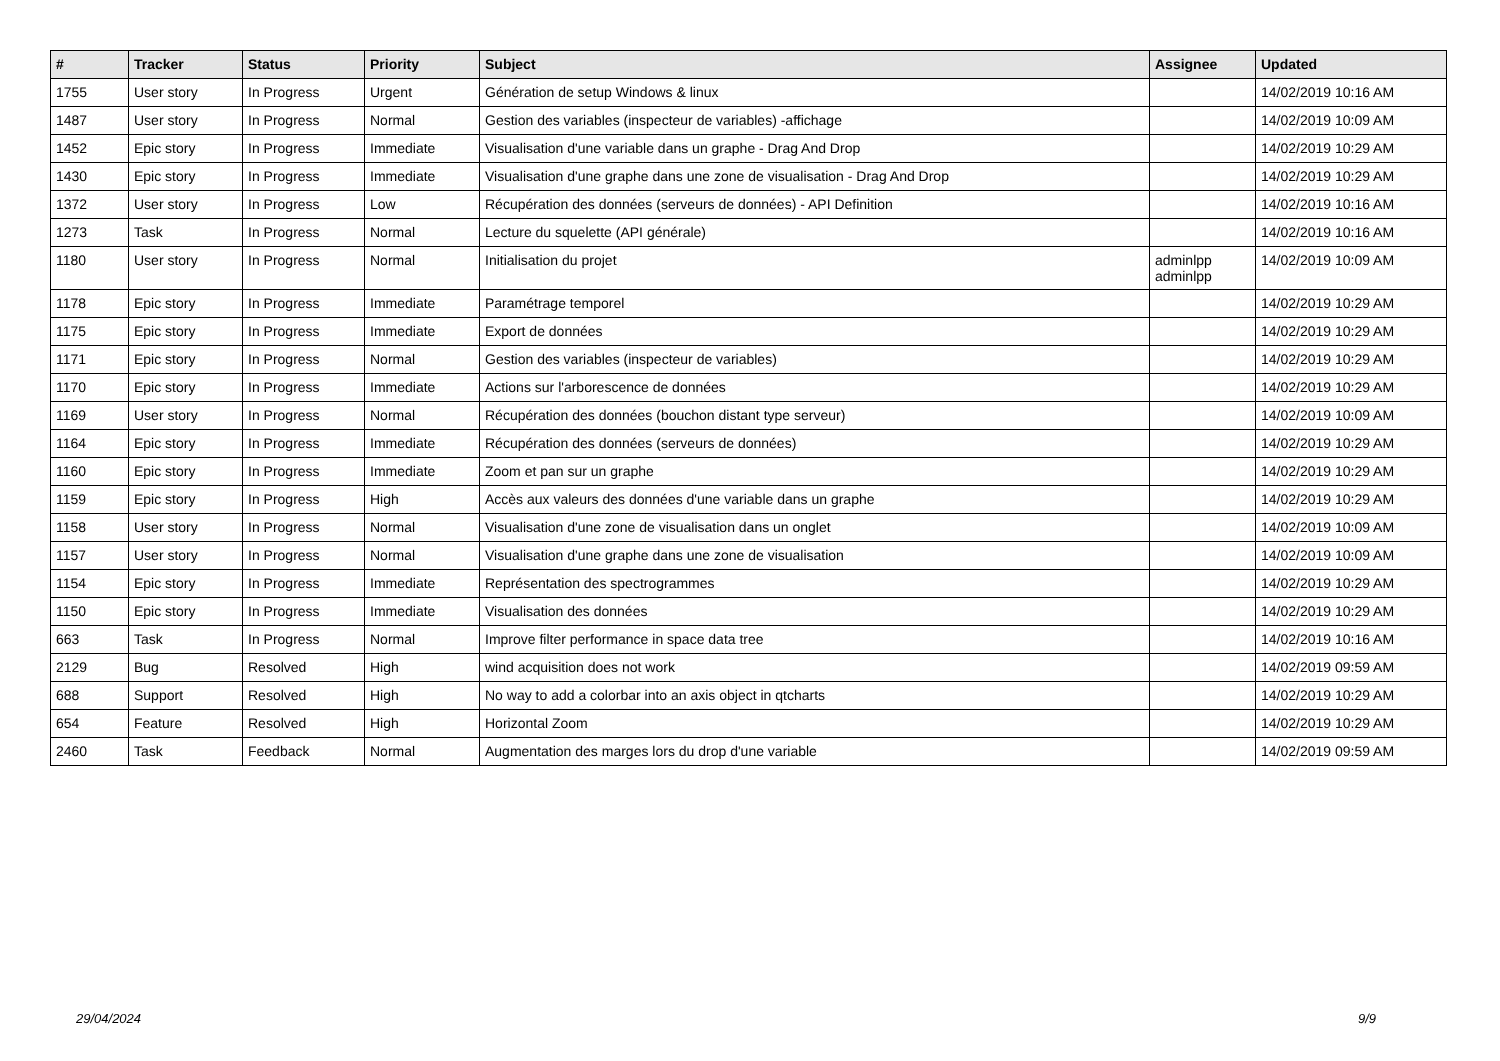| # | Tracker | Status | Priority | Subject | Assignee | Updated |
| --- | --- | --- | --- | --- | --- | --- |
| 1755 | User story | In Progress | Urgent | Génération de setup Windows & linux | | 14/02/2019 10:16 AM |
| 1487 | User story | In Progress | Normal | Gestion des variables (inspecteur de variables) -affichage | | 14/02/2019 10:09 AM |
| 1452 | Epic story | In Progress | Immediate | Visualisation d'une variable dans un graphe - Drag And Drop | | 14/02/2019 10:29 AM |
| 1430 | Epic story | In Progress | Immediate | Visualisation d'une graphe dans une zone de visualisation - Drag And Drop | | 14/02/2019 10:29 AM |
| 1372 | User story | In Progress | Low | Récupération des données (serveurs de données) - API Definition | | 14/02/2019 10:16 AM |
| 1273 | Task | In Progress | Normal | Lecture du squelette (API générale) | | 14/02/2019 10:16 AM |
| 1180 | User story | In Progress | Normal | Initialisation du projet | adminlpp adminlpp | 14/02/2019 10:09 AM |
| 1178 | Epic story | In Progress | Immediate | Paramétrage temporel | | 14/02/2019 10:29 AM |
| 1175 | Epic story | In Progress | Immediate | Export de données | | 14/02/2019 10:29 AM |
| 1171 | Epic story | In Progress | Normal | Gestion des variables (inspecteur de variables) | | 14/02/2019 10:29 AM |
| 1170 | Epic story | In Progress | Immediate | Actions sur l'arborescence de données | | 14/02/2019 10:29 AM |
| 1169 | User story | In Progress | Normal | Récupération des données (bouchon distant type serveur) | | 14/02/2019 10:09 AM |
| 1164 | Epic story | In Progress | Immediate | Récupération des données (serveurs de données) | | 14/02/2019 10:29 AM |
| 1160 | Epic story | In Progress | Immediate | Zoom et pan sur un graphe | | 14/02/2019 10:29 AM |
| 1159 | Epic story | In Progress | High | Accès aux valeurs des données d'une variable dans un graphe | | 14/02/2019 10:29 AM |
| 1158 | User story | In Progress | Normal | Visualisation d'une zone de visualisation dans un onglet | | 14/02/2019 10:09 AM |
| 1157 | User story | In Progress | Normal | Visualisation d'une graphe dans une zone de visualisation | | 14/02/2019 10:09 AM |
| 1154 | Epic story | In Progress | Immediate | Représentation des spectrogrammes | | 14/02/2019 10:29 AM |
| 1150 | Epic story | In Progress | Immediate | Visualisation des données | | 14/02/2019 10:29 AM |
| 663 | Task | In Progress | Normal | Improve filter performance in space data tree | | 14/02/2019 10:16 AM |
| 2129 | Bug | Resolved | High | wind acquisition does not work | | 14/02/2019 09:59 AM |
| 688 | Support | Resolved | High | No way to add a colorbar into an axis object in qtcharts | | 14/02/2019 10:29 AM |
| 654 | Feature | Resolved | High | Horizontal Zoom | | 14/02/2019 10:29 AM |
| 2460 | Task | Feedback | Normal | Augmentation des marges lors du drop d'une variable | | 14/02/2019 09:59 AM |
29/04/2024 9/9